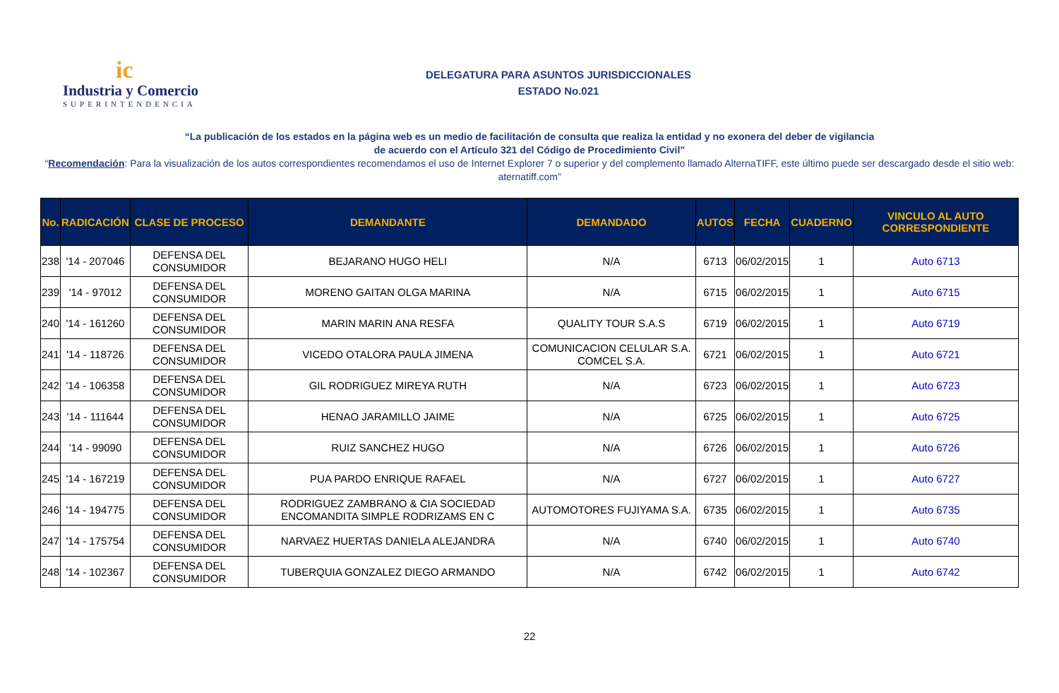ic
Industria y Comercio
SUPERINTENDENCIA
DELEGATURA PARA ASUNTOS JURISDICCIONALES
ESTADO No.021
“La publicación de los estados en la página web es un medio de facilitación de consulta que realiza la entidad y no exonera del deber de vigilancia
de acuerdo con el Artículo 321 del Código de Procedimiento Civil”
“Recomendación: Para la visualización de los autos correspondientes recomendamos el uso de Internet Explorer 7 o superior y del complemento llamado AlternaTIFF, este último puede ser descargado desde el sitio web: aternatiff.com”
| No. | RADICACIÓN | CLASE DE PROCESO | DEMANDANTE | DEMANDADO | AUTOS | FECHA | CUADERNO | VINCULO AL AUTO CORRESPONDIENTE |
| --- | --- | --- | --- | --- | --- | --- | --- | --- |
| 238 | '14 - 207046 | DEFENSA DEL CONSUMIDOR | BEJARANO HUGO HELI | N/A | 6713 | 06/02/2015 | 1 | Auto 6713 |
| 239 | '14 - 97012 | DEFENSA DEL CONSUMIDOR | MORENO GAITAN OLGA MARINA | N/A | 6715 | 06/02/2015 | 1 | Auto 6715 |
| 240 | '14 - 161260 | DEFENSA DEL CONSUMIDOR | MARIN MARIN ANA RESFA | QUALITY TOUR S.A.S | 6719 | 06/02/2015 | 1 | Auto 6719 |
| 241 | '14 - 118726 | DEFENSA DEL CONSUMIDOR | VICEDO OTALORA PAULA JIMENA | COMUNICACION CELULAR S.A. COMCEL S.A. | 6721 | 06/02/2015 | 1 | Auto 6721 |
| 242 | '14 - 106358 | DEFENSA DEL CONSUMIDOR | GIL RODRIGUEZ MIREYA RUTH | N/A | 6723 | 06/02/2015 | 1 | Auto 6723 |
| 243 | '14 - 111644 | DEFENSA DEL CONSUMIDOR | HENAO JARAMILLO JAIME | N/A | 6725 | 06/02/2015 | 1 | Auto 6725 |
| 244 | '14 - 99090 | DEFENSA DEL CONSUMIDOR | RUIZ SANCHEZ HUGO | N/A | 6726 | 06/02/2015 | 1 | Auto 6726 |
| 245 | '14 - 167219 | DEFENSA DEL CONSUMIDOR | PUA PARDO ENRIQUE RAFAEL | N/A | 6727 | 06/02/2015 | 1 | Auto 6727 |
| 246 | '14 - 194775 | DEFENSA DEL CONSUMIDOR | RODRIGUEZ ZAMBRANO & CIA SOCIEDAD ENCOMANDITA SIMPLE RODRIZAMS EN C | AUTOMOTORES FUJIYAMA S.A. | 6735 | 06/02/2015 | 1 | Auto 6735 |
| 247 | '14 - 175754 | DEFENSA DEL CONSUMIDOR | NARVAEZ HUERTAS DANIELA ALEJANDRA | N/A | 6740 | 06/02/2015 | 1 | Auto 6740 |
| 248 | '14 - 102367 | DEFENSA DEL CONSUMIDOR | TUBERQUIA GONZALEZ DIEGO ARMANDO | N/A | 6742 | 06/02/2015 | 1 | Auto 6742 |
22